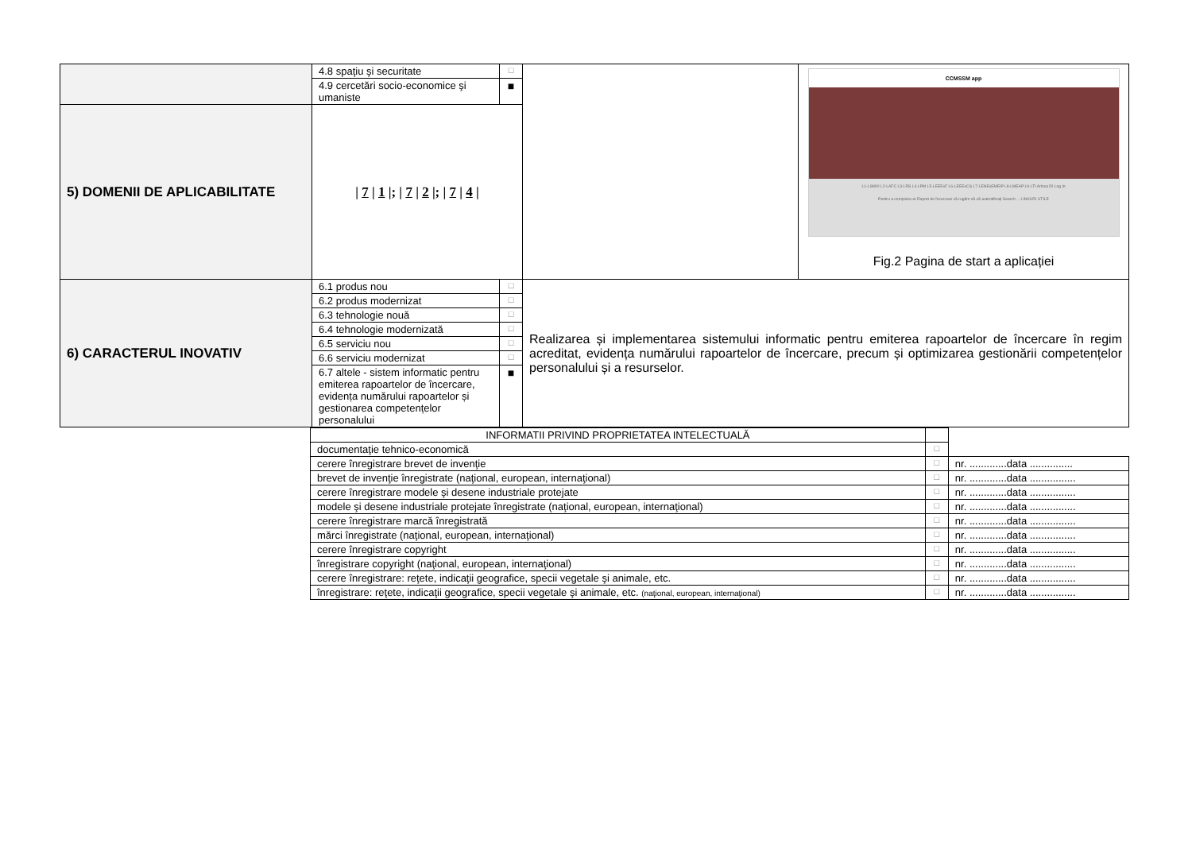| | / 4.8 spaţiu şi securitate / □ / / 4.9 cercetări socio-economice şi umaniste / ■ / | | CCMSSM app L1-LSMVI L2-LAFC L3-LRS L4-LPM L5-LEEExF L6-LEEExCS L7-LENExEMEIP L8-LMEAP L9-LTI Arhiva RI Log In Pentru a completa un Raport de încercare vă rugăm să vă autentificați Search ... LINKURI UTILE Fig.2 Pagina de start a aplicației |
| 5) DOMENII DE APLICABILITATE | / 7 / 1 /; / 7 / 2 /; / 7 / 4 / | | |
| 6) CARACTERUL INOVATIV | / 6.1 produs nou / □ / / 6.2 produs modernizat / □ / / 6.3 tehnologie nouă / □ / / 6.4 tehnologie modernizată / □ / / 6.5 serviciu nou / □ / / 6.6 serviciu modernizat / □ / / 6.7 altele - sistem informatic pentru emiterea rapoartelor de încercare, evidența numărului rapoartelor și gestionarea competențelor personalului / ■ / | Realizarea și implementarea sistemului informatic pentru emiterea rapoartelor de încercare în regim acreditat, evidența numărului rapoartelor de încercare, precum și optimizarea gestionării competențelor personalului și a resurselor. | |
| INFORMATII PRIVIND PROPRIETATEA INTELECTUALĂ | | |
| documentaţie tehnico-economică | □ | |
| cerere înregistrare brevet de invenţie | □ | nr. .............data ............... |
| brevet de invenţie înregistrate (naţional, european, internaţional) | □ | nr. .............data ................ |
| cerere înregistrare modele şi desene industriale protejate | □ | nr. .............data ................ |
| modele şi desene industriale protejate înregistrate (naţional, european, internaţional) | □ | nr. .............data ................ |
| cerere înregistrare marcă înregistrată | □ | nr. .............data ................ |
| mărci înregistrate (naţional, european, internaţional) | □ | nr. .............data ................ |
| cerere înregistrare copyright | □ | nr. .............data ................ |
| înregistrare copyright (naţional, european, internaţional) | □ | nr. .............data ................ |
| cerere înregistrare: reţete, indicaţii geografice, specii vegetale şi animale, etc. | □ | nr. .............data ................ |
| înregistrare: reţete, indicaţii geografice, specii vegetale şi animale, etc. (naţional, european, internaţional) | □ | nr. .............data ................ |